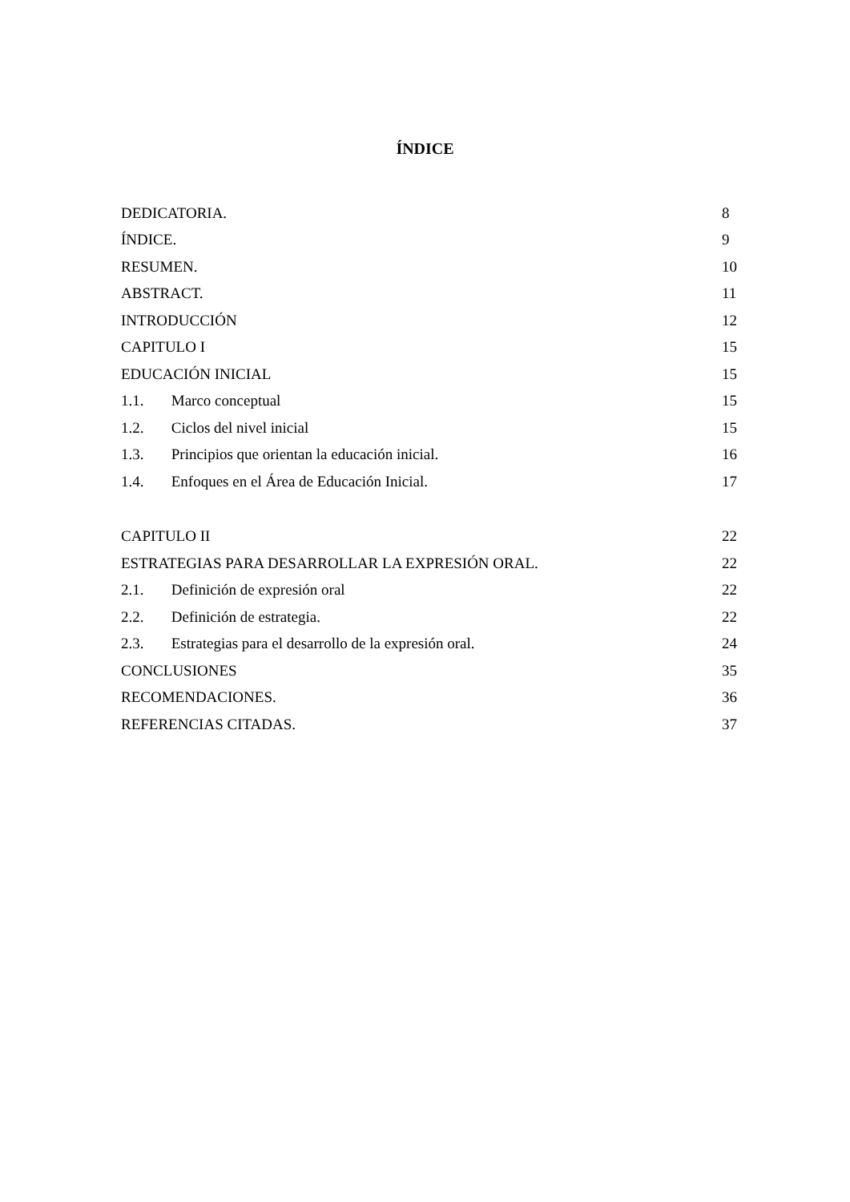ÍNDICE
DEDICATORIA. 8
ÍNDICE. 9
RESUMEN. 10
ABSTRACT. 11
INTRODUCCIÓN 12
CAPITULO I 15
EDUCACIÓN INICIAL 15
1.1. Marco conceptual 15
1.2. Ciclos del nivel inicial 15
1.3. Principios que orientan la educación inicial. 16
1.4. Enfoques en el Área de Educación Inicial. 17
CAPITULO II 22
ESTRATEGIAS PARA DESARROLLAR LA EXPRESIÓN ORAL. 22
2.1. Definición de expresión oral 22
2.2. Definición de estrategia. 22
2.3. Estrategias para el desarrollo de la expresión oral. 24
CONCLUSIONES 35
RECOMENDACIONES. 36
REFERENCIAS CITADAS. 37